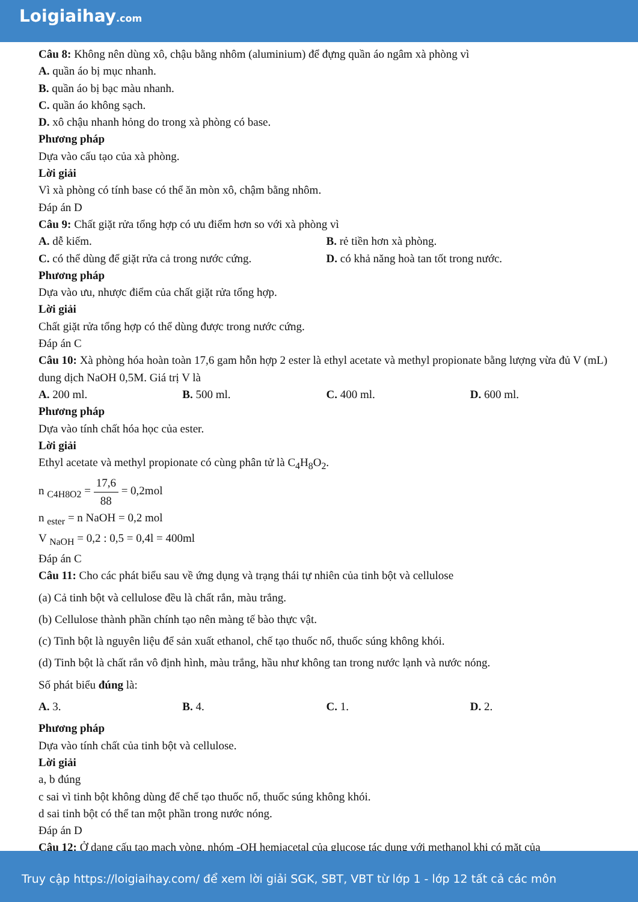Loigiaihay.com
Câu 8: Không nên dùng xô, chậu bằng nhôm (aluminium) để đựng quần áo ngâm xà phòng vì
A. quần áo bị mục nhanh.
B. quần áo bị bạc màu nhanh.
C. quần áo không sạch.
D. xô chậu nhanh hỏng do trong xà phòng có base.
Phương pháp
Dựa vào cấu tạo của xà phòng.
Lời giải
Vì xà phòng có tính base có thể ăn mòn xô, chậm bằng nhôm.
Đáp án D
Câu 9: Chất giặt rửa tổng hợp có ưu điểm hơn so với xà phòng vì
A. dễ kiếm. B. rẻ tiền hơn xà phòng.
C. có thể dùng để giặt rửa cả trong nước cứng. D. có khả năng hoà tan tốt trong nước.
Phương pháp
Dựa vào ưu, nhược điểm của chất giặt rửa tổng hợp.
Lời giải
Chất giặt rửa tổng hợp có thể dùng được trong nước cứng.
Đáp án C
Câu 10: Xà phòng hóa hoàn toàn 17,6 gam hỗn hợp 2 ester là ethyl acetate và methyl propionate bằng lượng vừa đủ V (mL) dung dịch NaOH 0,5M. Giá trị V là
A. 200 ml. B. 500 ml. C. 400 ml. D. 600 ml.
Phương pháp
Dựa vào tính chất hóa học của ester.
Lời giải
Ethyl acetate và methyl propionate có cùng phân tử là C<sub>4</sub>H<sub>8</sub>O<sub>2</sub>.
n <sub>C4H8O2</sub> = 17,6 88 = 0,2mol
n <sub>ester</sub> = n NaOH = 0,2 mol
V <sub>NaOH</sub> = 0,2 : 0,5 = 0,4l = 400ml
Đáp án C
Câu 11: Cho các phát biểu sau về ứng dụng và trạng thái tự nhiên của tinh bột và cellulose
(a) Cả tinh bột và cellulose đều là chất rắn, màu trắng.
(b) Cellulose thành phần chính tạo nên màng tế bào thực vật.
(c) Tinh bột là nguyên liệu để sản xuất ethanol, chế tạo thuốc nổ, thuốc súng không khói.
(d) Tinh bột là chất rắn vô định hình, màu trắng, hầu như không tan trong nước lạnh và nước nóng.
Số phát biểu đúng là:
A. 3. B. 4. C. 1. D. 2.
Phương pháp
Dựa vào tính chất của tinh bột và cellulose.
Lời giải
a, b đúng
c sai vì tinh bột không dùng để chế tạo thuốc nổ, thuốc súng không khói.
d sai tinh bột có thể tan một phần trong nước nóng.
Đáp án D
Câu 12: Ở dạng cấu tạo mạch vòng, nhóm -OH hemiacetal của glucose tác dụng với methanol khi có mặt của
Truy cập https://loigiaihay.com/ để xem lời giải SGK, SBT, VBT từ lớp 1 - lớp 12 tất cả các môn